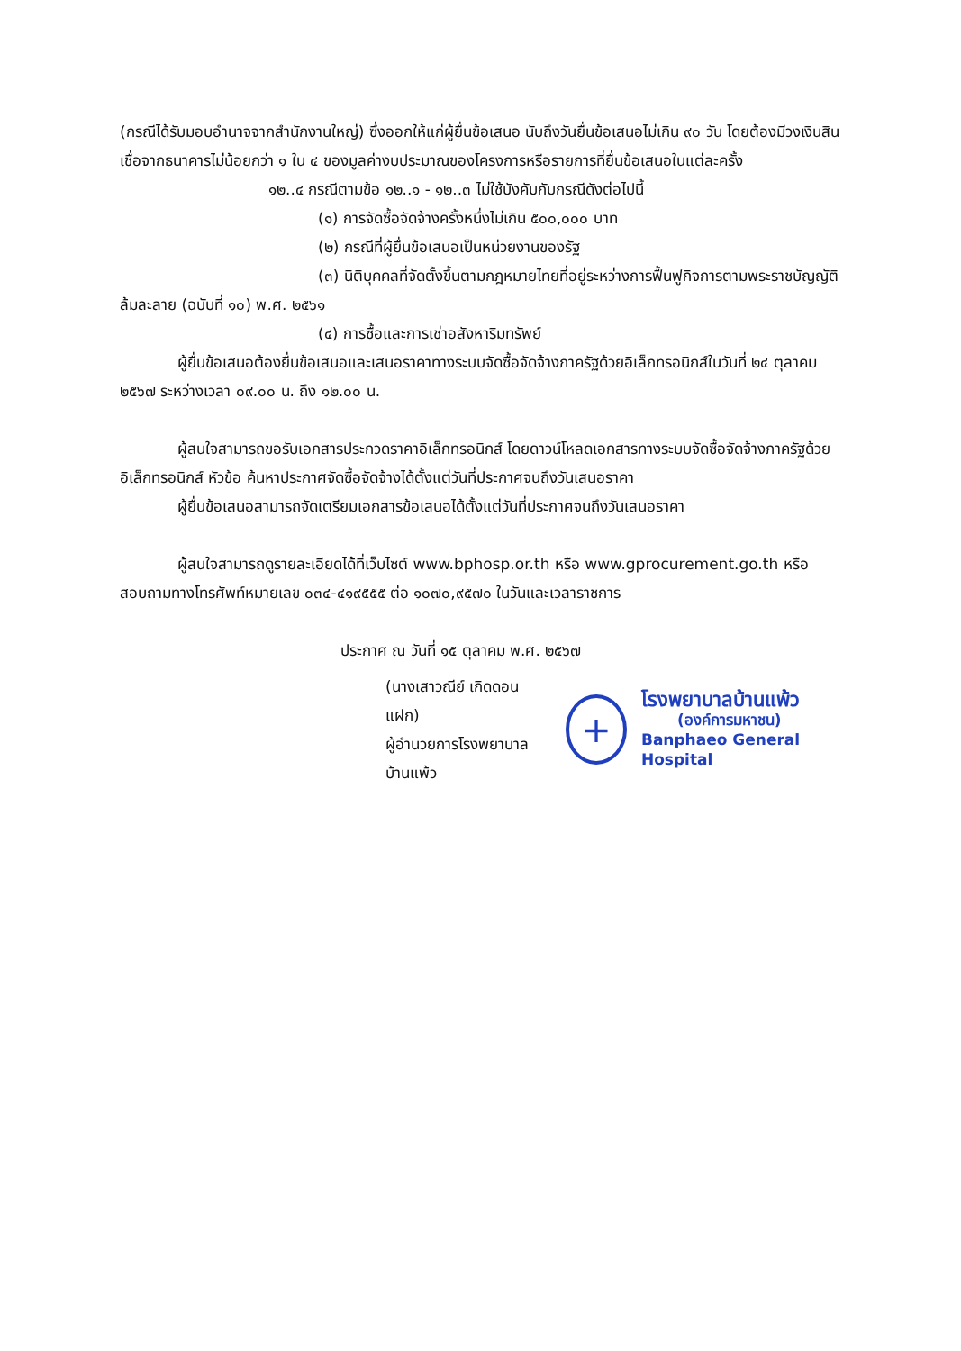(กรณีได้รับมอบอำนาจจากสำนักงานใหญ่) ซึ่งออกให้แก่ผู้ยื่นข้อเสนอ นับถึงวันยื่นข้อเสนอไม่เกิน ๙๐ วัน โดยต้องมีวงเงินสินเชื่อจากธนาคารไม่น้อยกว่า ๑ ใน ๔ ของมูลค่างบประมาณของโครงการหรือรายการที่ยื่นข้อเสนอในแต่ละครั้ง
๑๒..๔ กรณีตามข้อ ๑๒..๑ - ๑๒..๓ ไม่ใช้บังคับกับกรณีดังต่อไปนี้
(๑) การจัดซื้อจัดจ้างครั้งหนึ่งไม่เกิน ๕๐๐,๐๐๐ บาท
(๒) กรณีที่ผู้ยื่นข้อเสนอเป็นหน่วยงานของรัฐ
(๓) นิติบุคคลที่จัดตั้งขึ้นตามกฎหมายไทยที่อยู่ระหว่างการฟื้นฟูกิจการตามพระราชบัญญัติล้มละลาย (ฉบับที่ ๑๐) พ.ศ. ๒๕๖๑
(๔) การซื้อและการเช่าอสังหาริมทรัพย์
ผู้ยื่นข้อเสนอต้องยื่นข้อเสนอและเสนอราคาทางระบบจัดซื้อจัดจ้างภาครัฐด้วยอิเล็กทรอนิกส์ในวันที่ ๒๔ ตุลาคม ๒๕๖๗ ระหว่างเวลา ๐๙.๐๐ น. ถึง ๑๒.๐๐ น.
ผู้สนใจสามารถขอรับเอกสารประกวดราคาอิเล็กทรอนิกส์ โดยดาวน์โหลดเอกสารทางระบบจัดซื้อจัดจ้างภาครัฐด้วยอิเล็กทรอนิกส์ หัวข้อ ค้นหาประกาศจัดซื้อจัดจ้างได้ตั้งแต่วันที่ประกาศจนถึงวันเสนอราคา
ผู้ยื่นข้อเสนอสามารถจัดเตรียมเอกสารข้อเสนอได้ตั้งแต่วันที่ประกาศจนถึงวันเสนอราคา
ผู้สนใจสามารถดูรายละเอียดได้ที่เว็บไซต์ www.bphosp.or.th หรือ www.gprocurement.go.th หรือสอบถามทางโทรศัพท์หมายเลข ๐๓๔-๔๑๙๕๕๕ ต่อ ๑๐๗๐,๙๕๗๐ ในวันและเวลาราชการ
ประกาศ ณ วันที่ ๑๕ ตุลาคม พ.ศ. ๒๕๖๗
(นางเสาวณีย์ เกิดดอนแฝก)
ผู้อำนวยการโรงพยาบาลบ้านแพ้ว
+
โรงพยาบาลบ้านแพ้ว
(องค์การมหาชน)
Banphaeo General Hospital